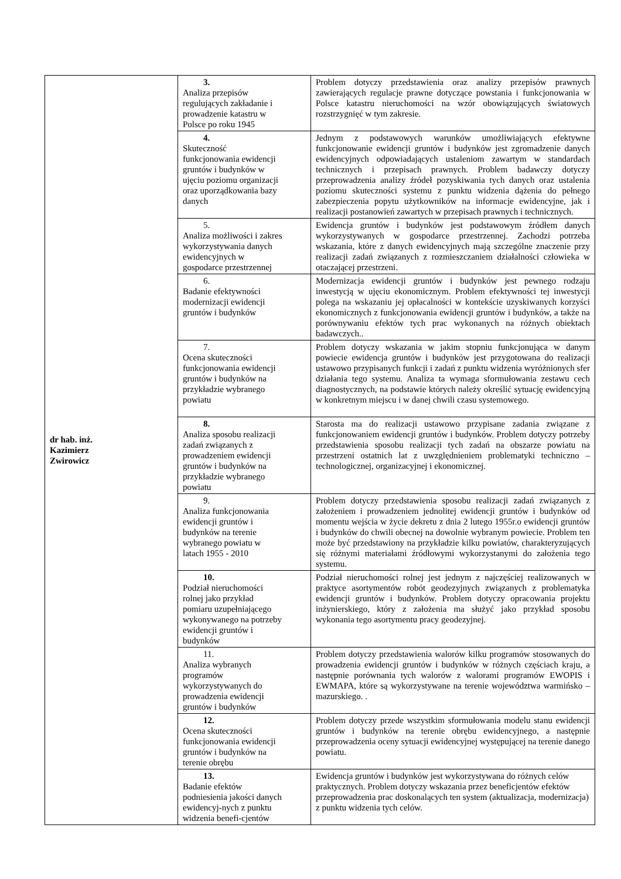| dr hab. inż. Kazimierz Zwirowicz | 3. Analiza przepisów regulujących zakładanie i prowadzenie katastru w Polsce po roku 1945 | Problem dotyczy przedstawienia oraz analizy przepisów prawnych zawierających regulacje prawne dotyczące powstania i funkcjonowania w Polsce katastru nieruchomości na wzór obowiązujących światowych rozstrzygnięć w tym zakresie. |
| | 4. Skuteczność funkcjonowania ewidencji gruntów i budynków w ujęciu poziomu organizacji oraz uporządkowania bazy danych | Jednym z podstawowych warunków umożliwiających efektywne funkcjonowanie ewidencji gruntów i budynków jest zgromadzenie danych ewidencyjnych odpowiadających ustaleniom zawartym w standardach technicznych i przepisach prawnych. Problem badawczy dotyczy przeprowadzenia analizy źródeł pozyskiwania tych danych oraz ustalenia poziomu skuteczności systemu z punktu widzenia dążenia do pełnego zabezpieczenia popytu użytkowników na informacje ewidencyjne, jak i realizacji postanowień zawartych w przepisach prawnych i technicznych. |
| | 5. Analiza możliwości i zakres wykorzystywania danych ewidencyjnych w gospodarce przestrzennej | Ewidencja gruntów i budynków jest podstawowym źródłem danych wykorzystywanych w gospodarce przestrzennej. Zachodzi potrzeba wskazania, które z danych ewidencyjnych mają szczególne znaczenie przy realizacji zadań związanych z rozmieszczaniem działalności człowieka w otaczającej przestrzeni. |
| | 6. Badanie efektywności modernizacji ewidencji gruntów i budynków | Modernizacja ewidencji gruntów i budynków jest pewnego rodzaju inwestycją w ujęciu ekonomicznym. Problem efektywności tej inwestycji polega na wskazaniu jej opłacalności w kontekście uzyskiwanych korzyści ekonomicznych z funkcjonowania ewidencji gruntów i budynków, a także na porównywaniu efektów tych prac wykonanych na różnych obiektach badawczych.. |
| | 7. Ocena skuteczności funkcjonowania ewidencji gruntów i budynków na przykładzie wybranego powiatu | Problem dotyczy wskazania w jakim stopniu funkcjonująca w danym powiecie ewidencja gruntów i budynków jest przygotowana do realizacji ustawowo przypisanych funkcji i zadań z punktu widzenia wyróżnionych sfer działania tego systemu. Analiza ta wymaga sformułowania zestawu cech diagnostycznych, na podstawie których należy określić sytuację ewidencyjną w konkretnym miejscu i w danej chwili czasu systemowego. |
| | 8. Analiza sposobu realizacji zadań związanych z prowadzeniem ewidencji gruntów i budynków na przykładzie wybranego powiatu | Starosta ma do realizacji ustawowo przypisane zadania związane z funkcjonowaniem ewidencji gruntów i budynków. Problem dotyczy potrzeby przedstawienia sposobu realizacji tych zadań na obszarze powiatu na przestrzeni ostatnich lat z uwzględnieniem problematyki techniczno – technologicznej, organizacyjnej i ekonomicznej. |
| | 9. Analiza funkcjonowania ewidencji gruntów i budynków na terenie wybranego powiatu w latach 1955 - 2010 | Problem dotyczy przedstawienia sposobu realizacji zadań związanych z założeniem i prowadzeniem jednolitej ewidencji gruntów i budynków od momentu wejścia w życie dekretu z dnia 2 lutego 1955r.o ewidencji gruntów i budynków do chwili obecnej na dowolnie wybranym powiecie. Problem ten może być przedstawiony na przykładzie kilku powiatów, charakteryzujących się różnymi materiałami źródłowymi wykorzystanymi do założenia tego systemu. |
| | 10. Podział nieruchomości rolnej jako przykład pomiaru uzupełniającego wykonywanego na potrzeby ewidencji gruntów i budynków | Podział nieruchomości rolnej jest jednym z najczęściej realizowanych w praktyce asortymentów robót geodezyjnych związanych z problematyka ewidencji gruntów i budynków. Problem dotyczy opracowania projektu inżynierskiego, który z założenia ma służyć jako przykład sposobu wykonania tego asortymentu pracy geodezyjnej. |
| | 11. Analiza wybranych programów wykorzystywanych do prowadzenia ewidencji gruntów i budynków | Problem dotyczy przedstawienia walorów kilku programów stosowanych do prowadzenia ewidencji gruntów i budynków w różnych częściach kraju, a następnie porównania tych walorów z walorami programów EWOPIS i EWMAPA, które są wykorzystywane na terenie województwa warmińsko – mazurskiego. . |
| | 12. Ocena skuteczności funkcjonowania ewidencji gruntów i budynków na terenie obrębu | Problem dotyczy przede wszystkim sformułowania modelu stanu ewidencji gruntów i budynków na terenie obrębu ewidencyjnego, a następnie przeprowadzenia oceny sytuacji ewidencyjnej występującej na terenie danego powiatu. |
| | 13. Badanie efektów podniesienia jakości danych ewidencyj-nych z punktu widzenia benefi-cjentów | Ewidencja gruntów i budynków jest wykorzystywana do różnych celów praktycznych. Problem dotyczy wskazania przez beneficjentów efektów przeprowadzenia prac doskonalących ten system (aktualizacja, modernizacja) z punktu widzenia tych celów. |